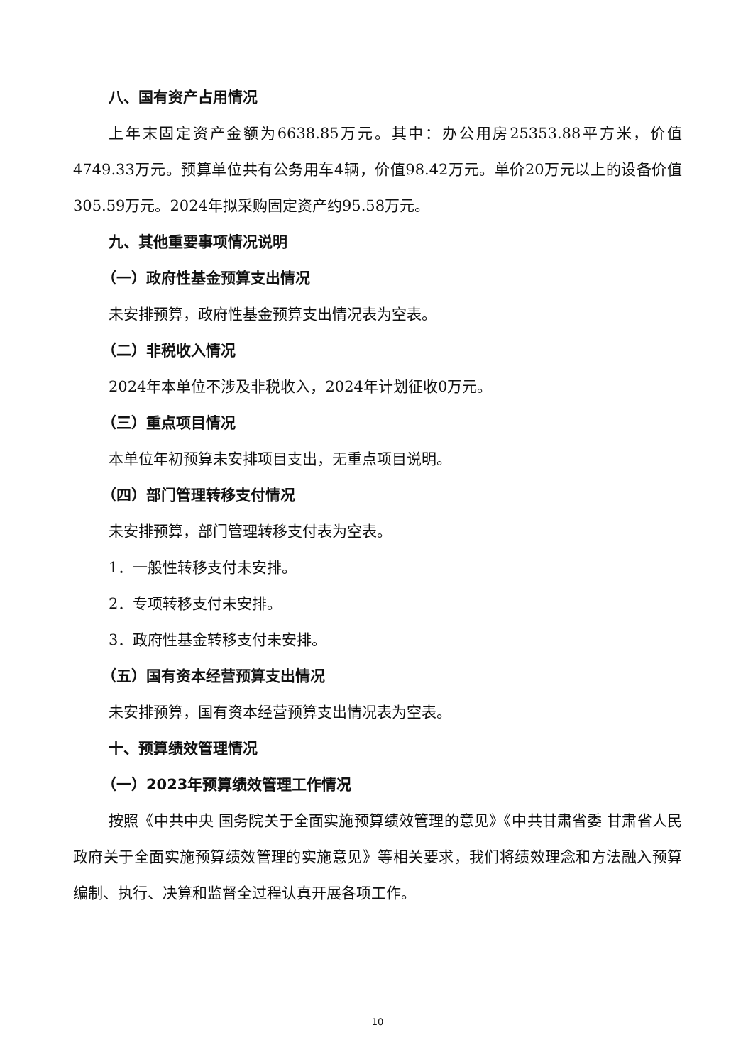八、国有资产占用情况
上年末固定资产金额为6638.85万元。其中：办公用房25353.88平方米，价值4749.33万元。预算单位共有公务用车4辆，价值98.42万元。单价20万元以上的设备价值305.59万元。2024年拟采购固定资产约95.58万元。
九、其他重要事项情况说明
（一）政府性基金预算支出情况
未安排预算，政府性基金预算支出情况表为空表。
（二）非税收入情况
2024年本单位不涉及非税收入，2024年计划征收0万元。
（三）重点项目情况
本单位年初预算未安排项目支出，无重点项目说明。
（四）部门管理转移支付情况
未安排预算，部门管理转移支付表为空表。
1．一般性转移支付未安排。
2．专项转移支付未安排。
3．政府性基金转移支付未安排。
（五）国有资本经营预算支出情况
未安排预算，国有资本经营预算支出情况表为空表。
十、预算绩效管理情况
（一）2023年预算绩效管理工作情况
按照《中共中央 国务院关于全面实施预算绩效管理的意见》《中共甘肃省委 甘肃省人民政府关于全面实施预算绩效管理的实施意见》等相关要求，我们将绩效理念和方法融入预算编制、执行、决算和监督全过程认真开展各项工作。
10